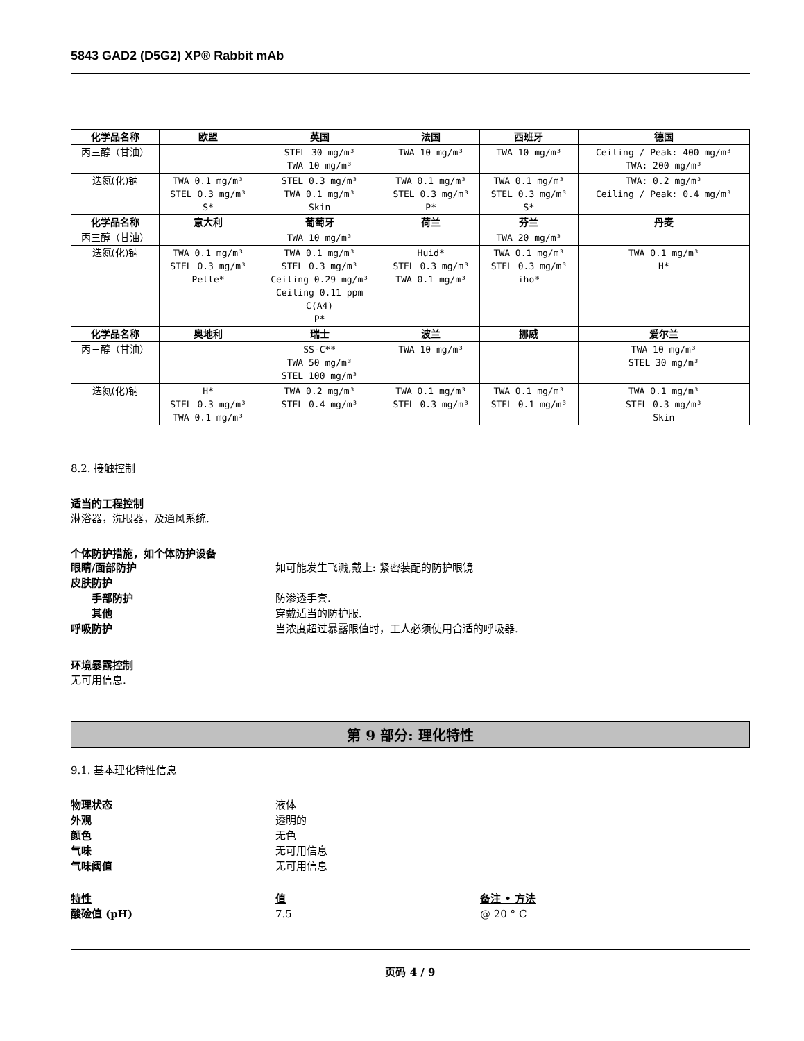5843 GAD2 (D5G2) XP® Rabbit mAb
| 化学品名称 | 欧盟 | 英国 | 法国 | 西班牙 | 德国 |
| --- | --- | --- | --- | --- | --- |
| 丙三醇（甘油） | | STEL 30 mg/m³ TWA 10 mg/m³ | TWA 10 mg/m³ | TWA 10 mg/m³ | Ceiling / Peak: 400 mg/m³ TWA: 200 mg/m³ |
| 迭氮(化)钠 | TWA 0.1 mg/m³ STEL 0.3 mg/m³ S* | STEL 0.3 mg/m³ TWA 0.1 mg/m³ Skin | TWA 0.1 mg/m³ STEL 0.3 mg/m³ P* | TWA 0.1 mg/m³ STEL 0.3 mg/m³ S* | TWA: 0.2 mg/m³ Ceiling / Peak: 0.4 mg/m³ |
| 化学品名称 | 意大利 | 葡萄牙 | 荷兰 | 芬兰 | 丹麦 |
| 丙三醇（甘油） | | TWA 10 mg/m³ | | TWA 20 mg/m³ | |
| 迭氮(化)钠 | TWA 0.1 mg/m³ STEL 0.3 mg/m³ Pelle* | TWA 0.1 mg/m³ STEL 0.3 mg/m³ Ceiling 0.29 mg/m³ Ceiling 0.11 ppm C(A4) P* | Huid* STEL 0.3 mg/m³ TWA 0.1 mg/m³ | TWA 0.1 mg/m³ STEL 0.3 mg/m³ iho* | TWA 0.1 mg/m³ H* |
| 化学品名称 | 奥地利 | 瑞士 | 波兰 | 挪威 | 爱尔兰 |
| 丙三醇（甘油） | | SS-C** TWA 50 mg/m³ STEL 100 mg/m³ | TWA 10 mg/m³ | | TWA 10 mg/m³ STEL 30 mg/m³ |
| 迭氮(化)钠 | H* STEL 0.3 mg/m³ TWA 0.1 mg/m³ | TWA 0.2 mg/m³ STEL 0.4 mg/m³ | TWA 0.1 mg/m³ STEL 0.3 mg/m³ | TWA 0.1 mg/m³ STEL 0.1 mg/m³ | TWA 0.1 mg/m³ STEL 0.3 mg/m³ Skin |
8.2. 接触控制
适当的工程控制
淋浴器，洗眼器，及通风系统.
个体防护措施，如个体防护设备
眼睛/面部防护 如可能发生飞溅,戴上: 紧密装配的防护眼镜
皮肤防护
手部防护 防渗透手套.
其他 穿戴适当的防护服.
呼吸防护 当浓度超过暴露限值时，工人必须使用合适的呼吸器.
环境暴露控制
无可用信息.
第 9 部分: 理化特性
9.1. 基本理化特性信息
物理状态 液体
外观 透明的
颜色 无色
气味 无可用信息
气味阈值 无可用信息
特性 值 备注 • 方法
酸硷值 (pH) 7.5 @ 20 ° C
页码 4 / 9